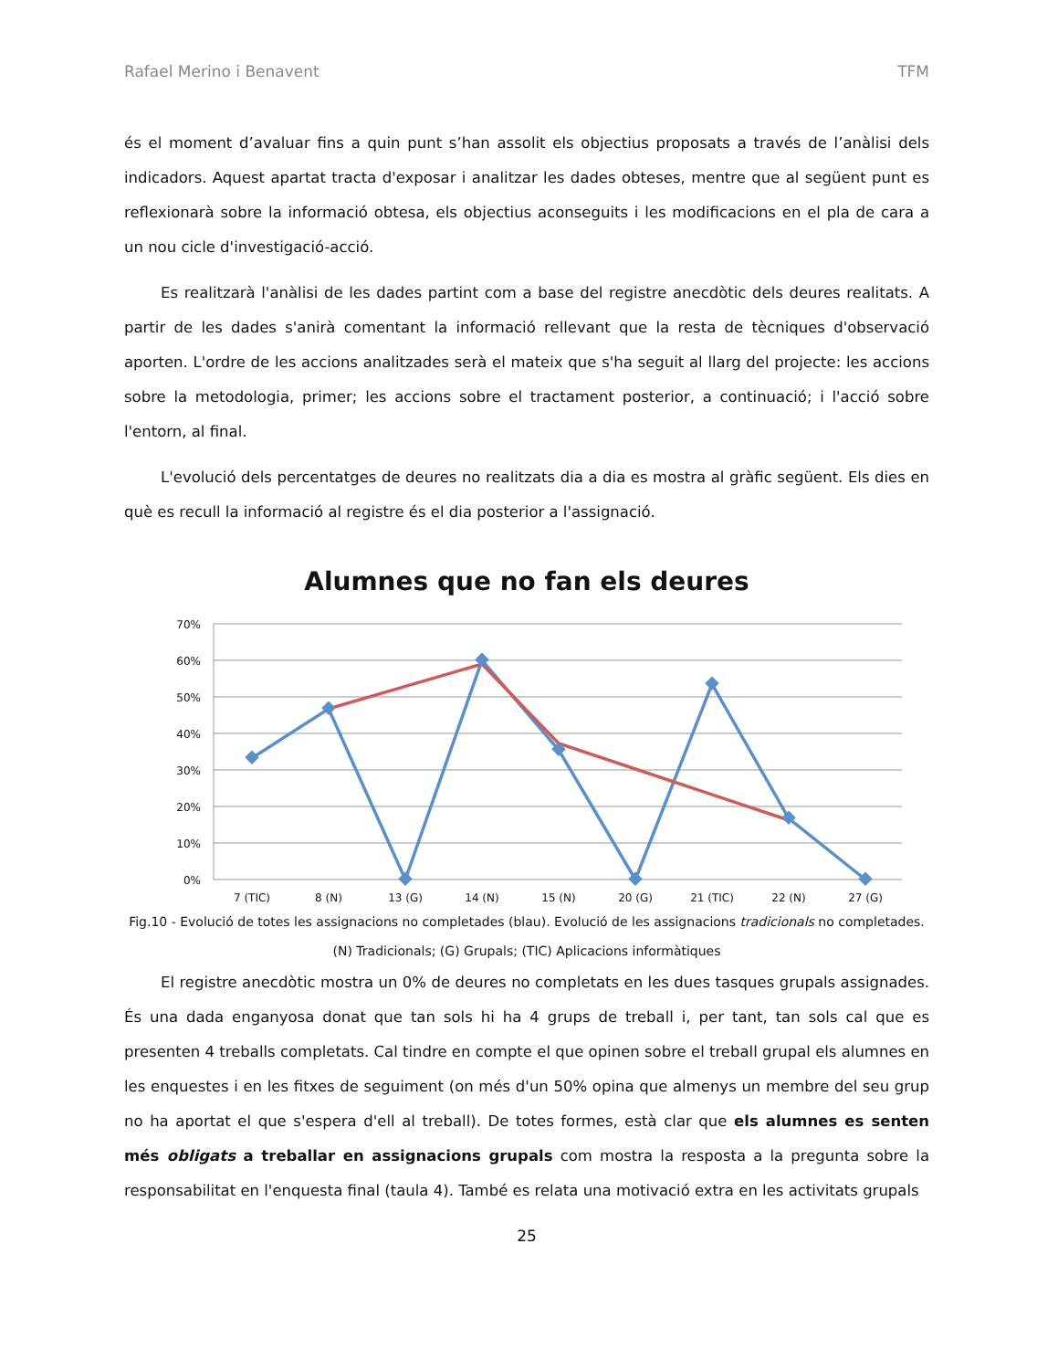Rafael Merino i Benavent TFM
és el moment d’avaluar fins a quin punt s’han assolit els objectius proposats a través de l’anàlisi dels indicadors. Aquest apartat tracta d'exposar i analitzar les dades obteses, mentre que al següent punt es reflexionarà sobre la informació obtesa, els objectius aconseguits i les modificacions en el pla de cara a un nou cicle d'investigació-acció.
Es realitzarà l'anàlisi de les dades partint com a base del registre anecdòtic dels deures realitats. A partir de les dades s'anirà comentant la informació rellevant que la resta de tècniques d'observació aporten. L'ordre de les accions analitzades serà el mateix que s'ha seguit al llarg del projecte: les accions sobre la metodologia, primer; les accions sobre el tractament posterior, a continuació; i l'acció sobre l'entorn, al final.
L'evolució dels percentatges de deures no realitzats dia a dia es mostra al gràfic següent. Els dies en què es recull la informació al registre és el dia posterior a l'assignació.
Alumnes que no fan els deures
70%
60%
50%
40%
30%
20%
10%
0%
7 (TIC)
8 (N)
13 (G)
14 (N)
15 (N)
20 (G)
21 (TIC)
22 (N)
27 (G)
Fig.10 - Evolució de totes les assignacions no completades (blau). Evolució de les assignacions tradicionals no completades.
(N) Tradicionals; (G) Grupals; (TIC) Aplicacions informàtiques
El registre anecdòtic mostra un 0% de deures no completats en les dues tasques grupals assignades. És una dada enganyosa donat que tan sols hi ha 4 grups de treball i, per tant, tan sols cal que es presenten 4 treballs completats. Cal tindre en compte el que opinen sobre el treball grupal els alumnes en les enquestes i en les fitxes de seguiment (on més d'un 50% opina que almenys un membre del seu grup no ha aportat el que s'espera d'ell al treball). De totes formes, està clar que els alumnes es senten més obligats a treballar en assignacions grupals com mostra la resposta a la pregunta sobre la responsabilitat en l'enquesta final (taula 4). També es relata una motivació extra en les activitats grupals
25